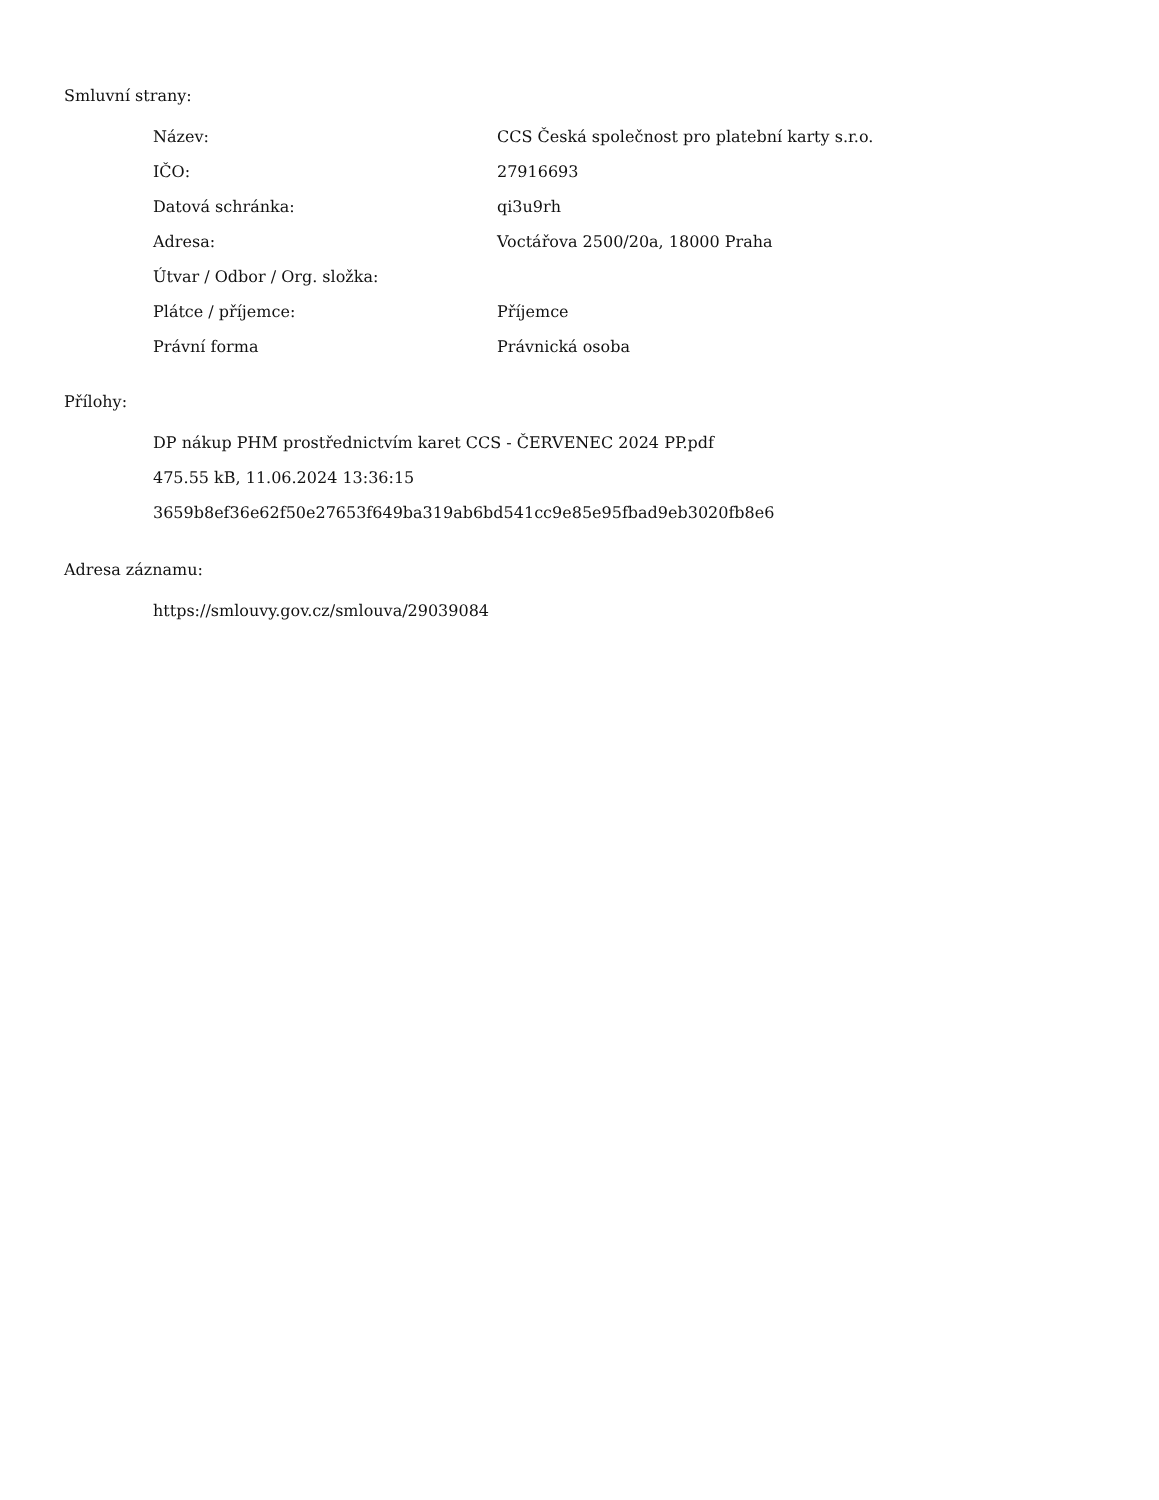Smluvní strany:
| Název: | CCS Česká společnost pro platební karty s.r.o. |
| IČO: | 27916693 |
| Datová schránka: | qi3u9rh |
| Adresa: | Voctářova 2500/20a, 18000 Praha |
| Útvar / Odbor / Org. složka: | |
| Plátce / příjemce: | Příjemce |
| Právní forma | Právnická osoba |
Přílohy:
DP nákup PHM prostřednictvím karet CCS - ČERVENEC 2024 PP.pdf
475.55 kB, 11.06.2024 13:36:15
3659b8ef36e62f50e27653f649ba319ab6bd541cc9e85e95fbad9eb3020fb8e6
Adresa záznamu:
https://smlouvy.gov.cz/smlouva/29039084